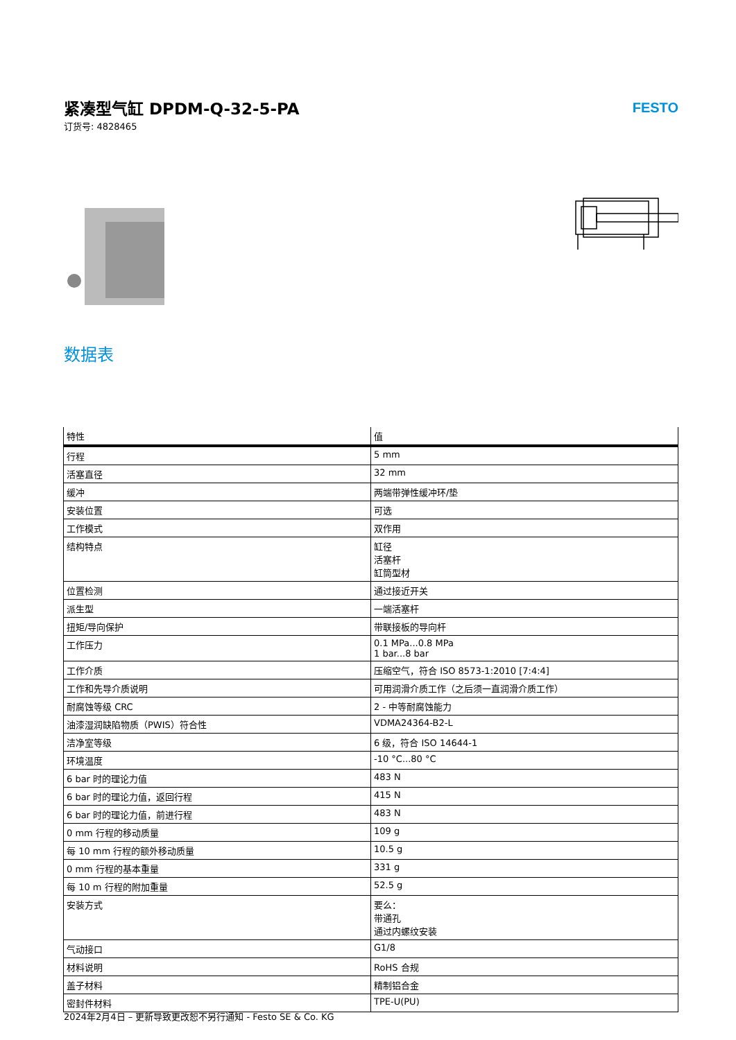紧凑型气缸 DPDM-Q-32-5-PA
订货号: 4828465
FESTO
数据表
| 特性 | 值 |
| --- | --- |
| 行程 | 5 mm |
| 活塞直径 | 32 mm |
| 缓冲 | 两端带弹性缓冲环/垫 |
| 安装位置 | 可选 |
| 工作模式 | 双作用 |
| 结构特点 | 缸径 活塞杆 缸筒型材 |
| 位置检测 | 通过接近开关 |
| 派生型 | 一端活塞杆 |
| 扭矩/导向保护 | 带联接板的导向杆 |
| 工作压力 | 0.1 MPa...0.8 MPa 1 bar...8 bar |
| 工作介质 | 压缩空气，符合 ISO 8573-1:2010 [7:4:4] |
| 工作和先导介质说明 | 可用润滑介质工作（之后须一直润滑介质工作） |
| 耐腐蚀等级 CRC | 2 - 中等耐腐蚀能力 |
| 油漆湿润缺陷物质（PWIS）符合性 | VDMA24364-B2-L |
| 洁净室等级 | 6 级，符合 ISO 14644-1 |
| 环境温度 | -10 °C...80 °C |
| 6 bar 时的理论力值 | 483 N |
| 6 bar 时的理论力值，返回行程 | 415 N |
| 6 bar 时的理论力值，前进行程 | 483 N |
| 0 mm 行程的移动质量 | 109 g |
| 每 10 mm 行程的额外移动质量 | 10.5 g |
| 0 mm 行程的基本重量 | 331 g |
| 每 10 m 行程的附加重量 | 52.5 g |
| 安装方式 | 要么： 带通孔 通过内螺纹安装 |
| 气动接口 | G1/8 |
| 材料说明 | RoHS 合规 |
| 盖子材料 | 精制铝合金 |
| 密封件材料 | TPE-U(PU) |
2024年2月4日 – 更新导致更改恕不另行通知 - Festo SE & Co. KG